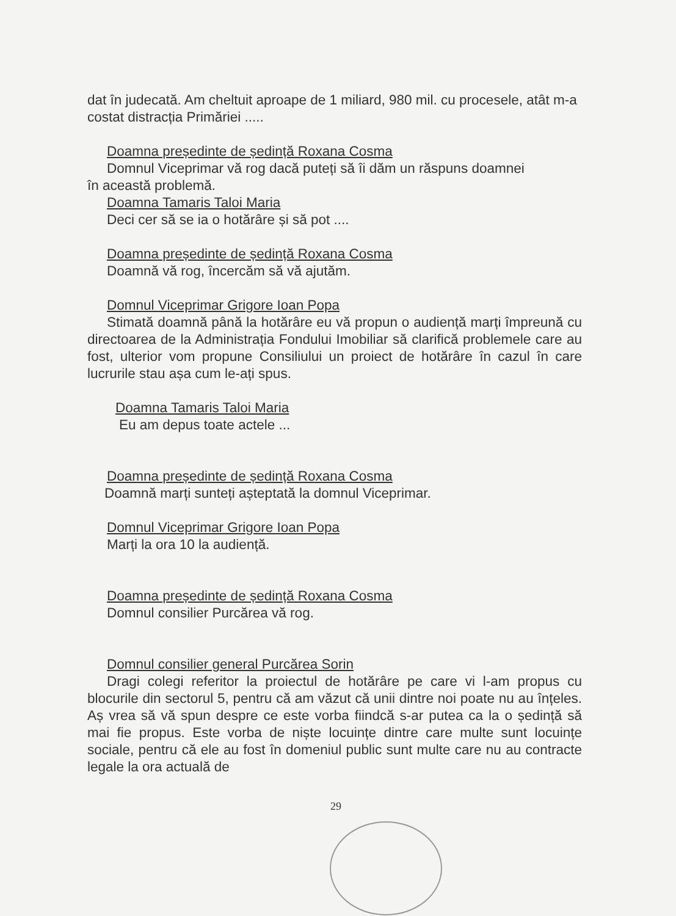dat în judecată. Am cheltuit aproape de 1 miliard, 980 mil. cu procesele, atât m-a costat distracția Primăriei .....
Doamna președinte de ședință Roxana Cosma
Domnul Viceprimar vă rog dacă puteți să îi dăm un răspuns doamnei
în această problemă.
Doamna Tamaris Taloi Maria
Deci cer să se ia o hotărâre și să pot ....
Doamna președinte de ședință Roxana Cosma
Doamnă vă rog, încercăm să vă ajutăm.
Domnul Viceprimar Grigore Ioan Popa
Stimată doamnă până la hotărâre eu vă propun o audiență marți împreună cu directoarea de la Administrația Fondului Imobiliar să clarifică problemele care au fost, ulterior vom propune Consiliului un proiect de hotărâre în cazul în care lucrurile stau așa cum le-ați spus.
Doamna Tamaris Taloi Maria
Eu am depus toate actele ...
Doamna președinte de ședință Roxana Cosma
Doamnă marți sunteți așteptată la domnul Viceprimar.
Domnul Viceprimar Grigore Ioan Popa
Marți la ora 10 la audiență.
Doamna președinte de ședință Roxana Cosma
Domnul consilier Purcărea vă rog.
Domnul consilier general Purcărea Sorin
Dragi colegi referitor la proiectul de hotărâre pe care vi l-am propus cu blocurile din sectorul 5, pentru că am văzut că unii dintre noi poate nu au înțeles. Aș vrea să vă spun despre ce este vorba fiindcă s-ar putea ca la o ședință să mai fie propus. Este vorba de niște locuințe dintre care multe sunt locuințe sociale, pentru că ele au fost în domeniul public sunt multe care nu au contracte legale la ora actuală de
29